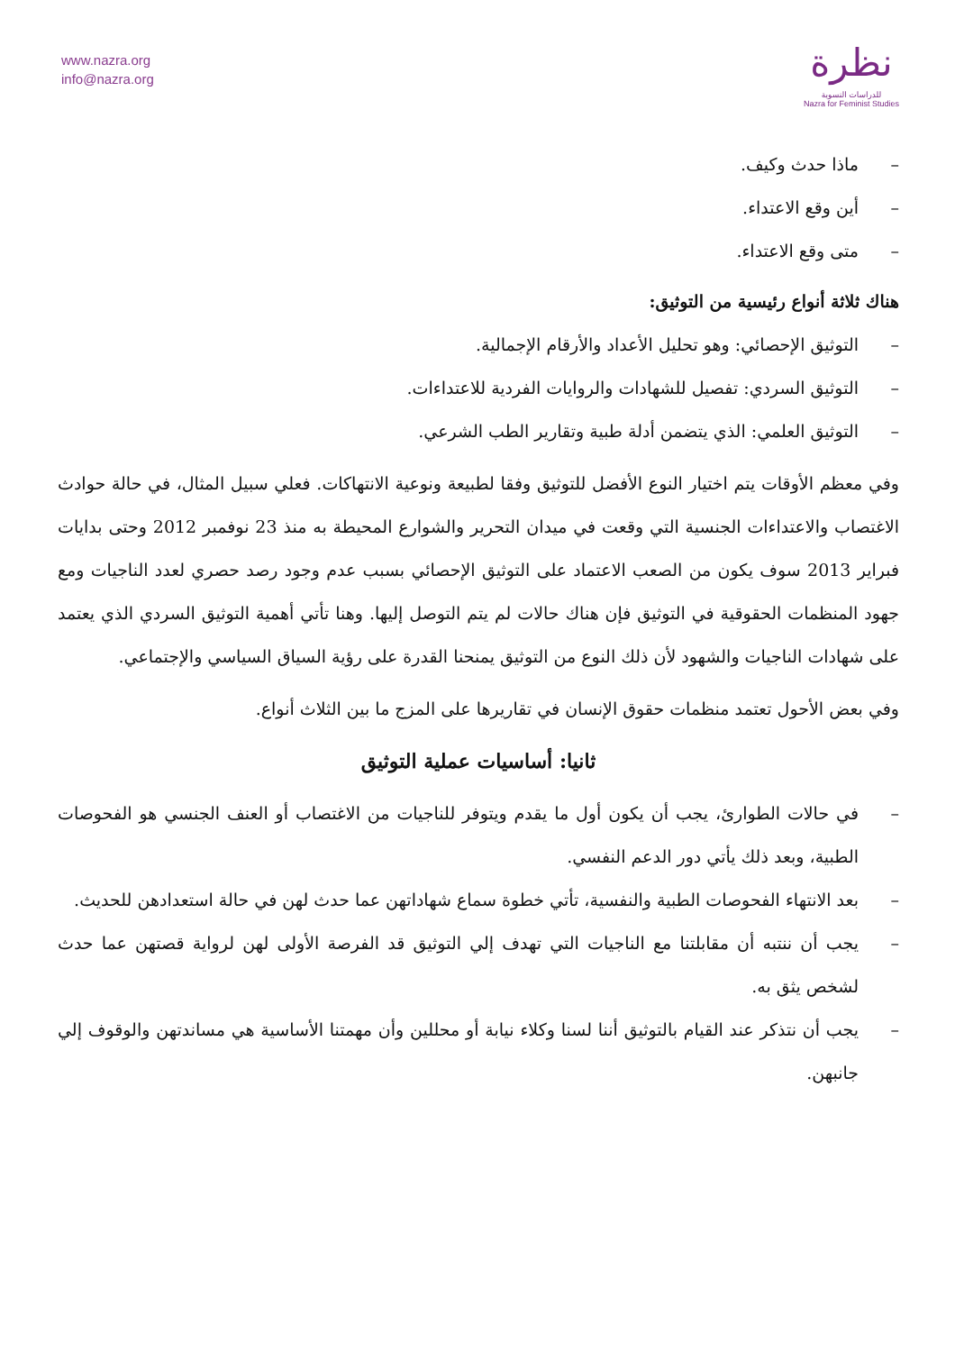www.nazra.org
info@nazra.org
نظرة
للدراسات النسوية
Nazra for Feminist Studies
– ماذا حدث وكيف.
– أين وقع الاعتداء.
– متى وقع الاعتداء.
هناك ثلاثة أنواع رئيسية من التوثيق:
– التوثيق الإحصائي: وهو تحليل الأعداد والأرقام الإجمالية.
– التوثيق السردي: تفصيل للشهادات والروايات الفردية للاعتداءات.
– التوثيق العلمي: الذي يتضمن أدلة طبية وتقارير الطب الشرعي.
وفي معظم الأوقات يتم اختيار النوع الأفضل للتوثيق وفقا لطبيعة ونوعية الانتهاكات. فعلي سبيل المثال، في حالة حوادث الاغتصاب والاعتداءات الجنسية التي وقعت في ميدان التحرير والشوارع المحيطة به منذ 23 نوفمبر 2012 وحتى بدايات فبراير 2013 سوف يكون من الصعب الاعتماد على التوثيق الإحصائي بسبب عدم وجود رصد حصري لعدد الناجيات ومع جهود المنظمات الحقوقية في التوثيق فإن هناك حالات لم يتم التوصل إليها. وهنا تأتي أهمية التوثيق السردي الذي يعتمد على شهادات الناجيات والشهود لأن ذلك النوع من التوثيق يمنحنا القدرة على رؤية السياق السياسي والإجتماعي.
وفي بعض الأحول تعتمد منظمات حقوق الإنسان في تقاريرها على المزج ما بين الثلاث أنواع.
ثانيا: أساسيات عملية التوثيق
– في حالات الطوارئ، يجب أن يكون أول ما يقدم ويتوفر للناجيات من الاغتصاب أو العنف الجنسي هو الفحوصات الطبية، وبعد ذلك يأتي دور الدعم النفسي.
– بعد الانتهاء الفحوصات الطبية والنفسية، تأتي خطوة سماع شهاداتهن عما حدث لهن في حالة استعدادهن للحديث.
– يجب أن ننتبه أن مقابلتنا مع الناجيات التي تهدف إلي التوثيق قد الفرصة الأولى لهن لرواية قصتهن عما حدث لشخص يثق به.
– يجب أن نتذكر عند القيام بالتوثيق أننا لسنا وكلاء نيابة أو محللين وأن مهمتنا الأساسية هي مساندتهن والوقوف إلي جانبهن.